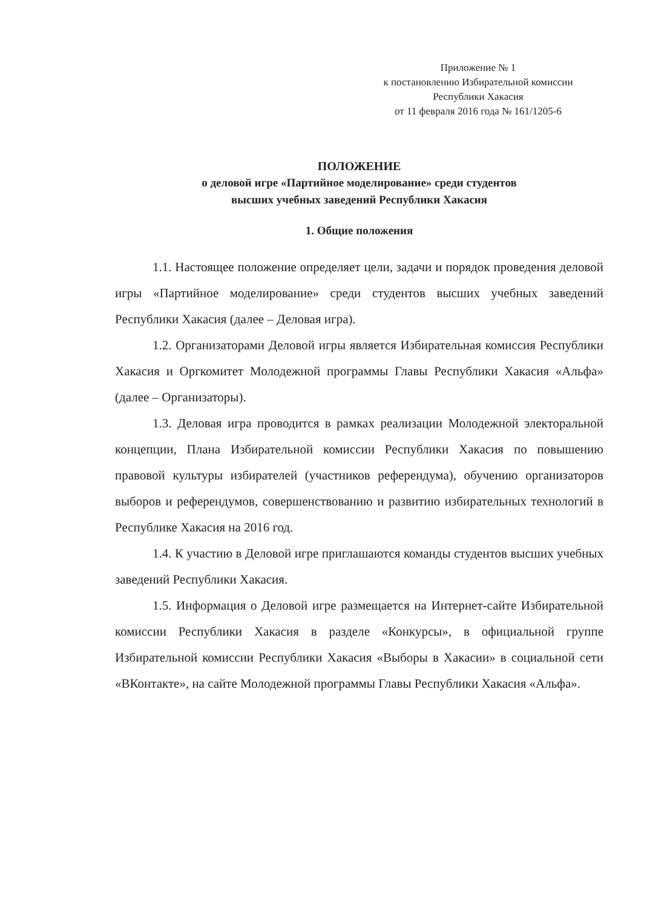Приложение № 1
к постановлению Избирательной комиссии
Республики Хакасия
от 11 февраля 2016 года № 161/1205-6
ПОЛОЖЕНИЕ
о деловой игре «Партийное моделирование» среди студентов
высших учебных заведений Республики Хакасия
1. Общие положения
1.1. Настоящее положение определяет цели, задачи и порядок проведения деловой игры «Партийное моделирование» среди студентов высших учебных заведений Республики Хакасия (далее – Деловая игра).
1.2. Организаторами Деловой игры является Избирательная комиссия Республики Хакасия и Оргкомитет Молодежной программы Главы Республики Хакасия «Альфа» (далее – Организаторы).
1.3. Деловая игра проводится в рамках реализации Молодежной электоральной концепции, Плана Избирательной комиссии Республики Хакасия по повышению правовой культуры избирателей (участников референдума), обучению организаторов выборов и референдумов, совершенствованию и развитию избирательных технологий в Республике Хакасия на 2016 год.
1.4. К участию в Деловой игре приглашаются команды студентов высших учебных заведений Республики Хакасия.
1.5. Информация о Деловой игре размещается на Интернет-сайте Избирательной комиссии Республики Хакасия в разделе «Конкурсы», в официальной группе Избирательной комиссии Республики Хакасия «Выборы в Хакасии» в социальной сети «ВКонтакте», на сайте Молодежной программы Главы Республики Хакасия «Альфа».